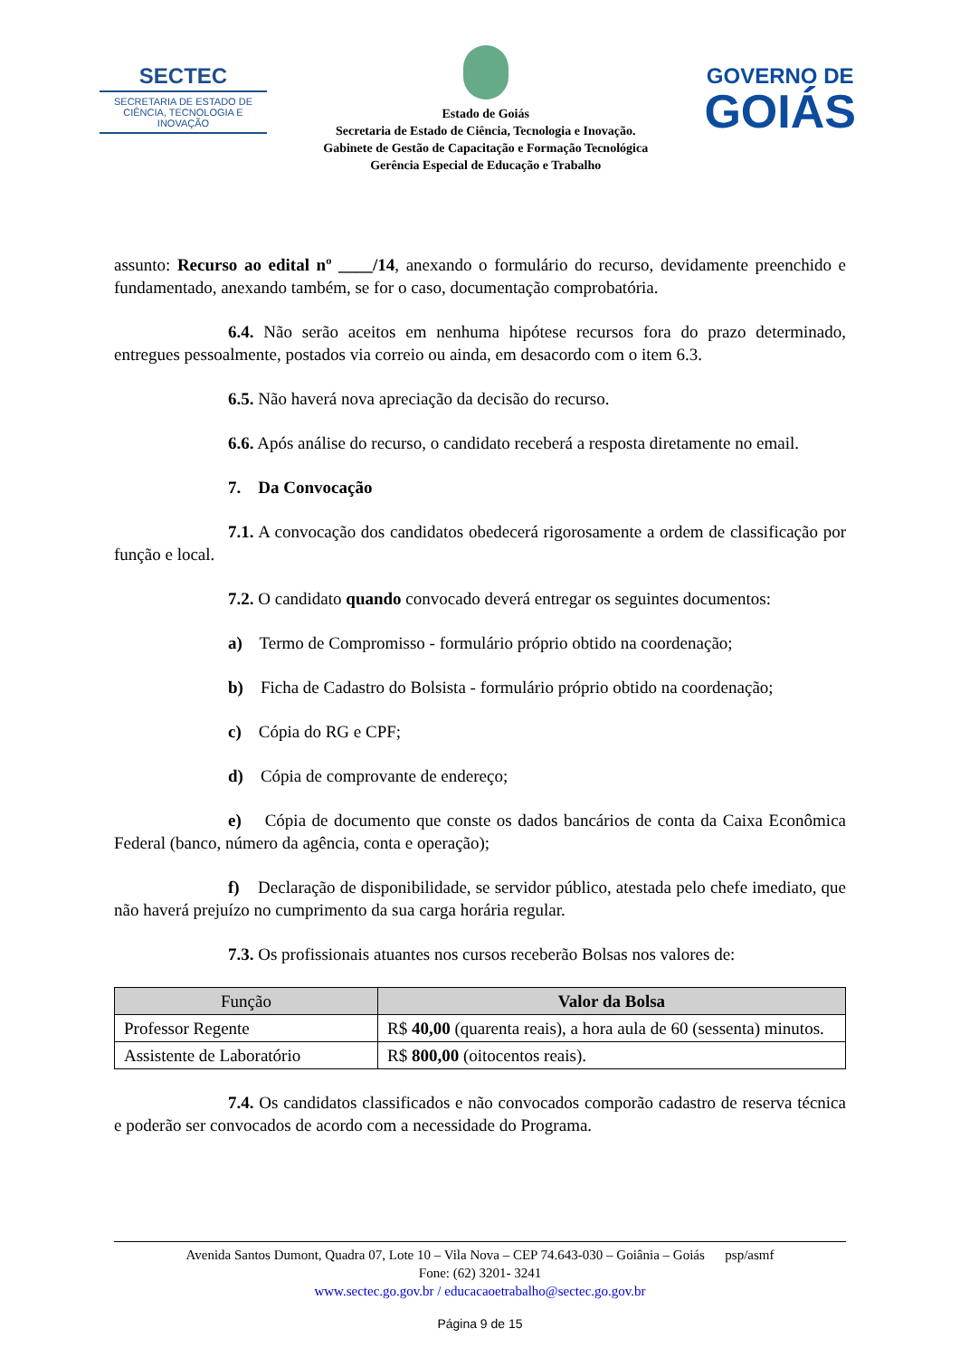SECTEC
SECRETARIA DE ESTADO DE CIÊNCIA, TECNOLOGIA E INOVAÇÃO
Estado de Goiás
Secretaria de Estado de Ciência, Tecnologia e Inovação.
Gabinete de Gestão de Capacitação e Formação Tecnológica
Gerência Especial de Educação e Trabalho
GOVERNO DE
GOIÁS
assunto: Recurso ao edital nº ____/14, anexando o formulário do recurso, devidamente preenchido e fundamentado, anexando também, se for o caso, documentação comprobatória.
6.4. Não serão aceitos em nenhuma hipótese recursos fora do prazo determinado, entregues pessoalmente, postados via correio ou ainda, em desacordo com o item 6.3.
6.5. Não haverá nova apreciação da decisão do recurso.
6.6. Após análise do recurso, o candidato receberá a resposta diretamente no email.
7. Da Convocação
7.1. A convocação dos candidatos obedecerá rigorosamente a ordem de classificação por função e local.
7.2. O candidato quando convocado deverá entregar os seguintes documentos:
a) Termo de Compromisso - formulário próprio obtido na coordenação;
b) Ficha de Cadastro do Bolsista - formulário próprio obtido na coordenação;
c) Cópia do RG e CPF;
d) Cópia de comprovante de endereço;
e) Cópia de documento que conste os dados bancários de conta da Caixa Econômica Federal (banco, número da agência, conta e operação);
f) Declaração de disponibilidade, se servidor público, atestada pelo chefe imediato, que não haverá prejuízo no cumprimento da sua carga horária regular.
7.3. Os profissionais atuantes nos cursos receberão Bolsas nos valores de:
| Função | Valor da Bolsa |
| --- | --- |
| Professor Regente | R$ 40,00 (quarenta reais), a hora aula de 60 (sessenta) minutos. |
| Assistente de Laboratório | R$ 800,00 (oitocentos reais). |
7.4. Os candidatos classificados e não convocados comporão cadastro de reserva técnica e poderão ser convocados de acordo com a necessidade do Programa.
Avenida Santos Dumont, Quadra 07, Lote 10 – Vila Nova – CEP 74.643-030 – Goiânia – Goiás psp/asmf
Fone: (62) 3201- 3241
www.sectec.go.gov.br / educacaoetrabalho@sectec.go.gov.br
Página 9 de 15